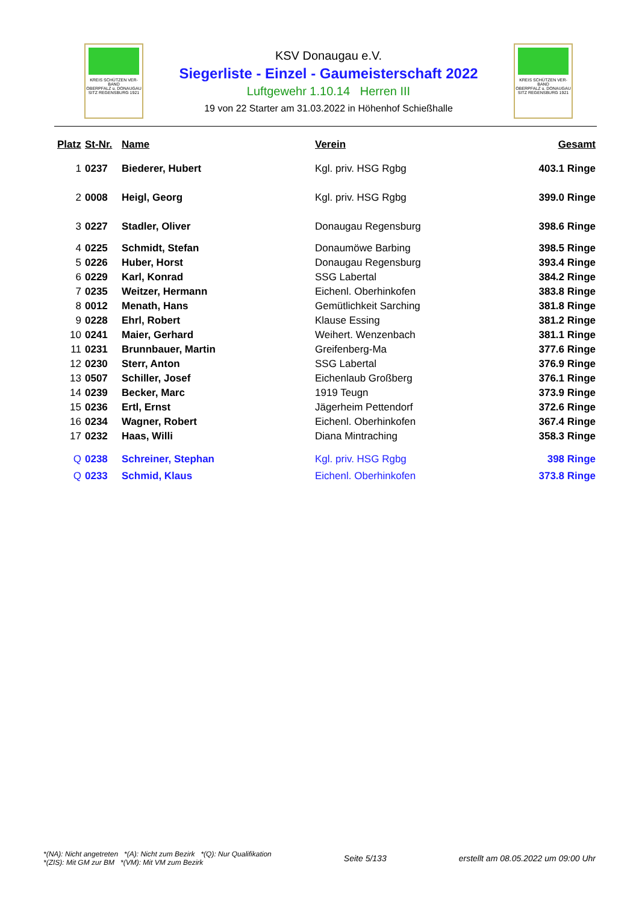KREIS SCHÜTZEN VER-BAND
OBERPFALZ u. DONAUGAU
SITZ REGENSBURG 1921
KSV Donaugau e.V.
Siegerliste - Einzel - Gaumeisterschaft 2022
Luftgewehr 1.10.14 Herren III
19 von 22 Starter am 31.03.2022 in Höhenhof Schießhalle
KREIS SCHÜTZEN VER-BAND
OBERPFALZ u. DONAUGAU
SITZ REGENSBURG 1921
| Platz | St-Nr. | Name | Verein | Gesamt |
| --- | --- | --- | --- | --- |
| 1 | 0237 | Biederer, Hubert | Kgl. priv. HSG Rgbg | 403.1 Ringe |
| 2 | 0008 | Heigl, Georg | Kgl. priv. HSG Rgbg | 399.0 Ringe |
| 3 | 0227 | Stadler, Oliver | Donaugau Regensburg | 398.6 Ringe |
| 4 | 0225 | Schmidt, Stefan | Donaumöwe Barbing | 398.5 Ringe |
| 5 | 0226 | Huber, Horst | Donaugau Regensburg | 393.4 Ringe |
| 6 | 0229 | Karl, Konrad | SSG Labertal | 384.2 Ringe |
| 7 | 0235 | Weitzer, Hermann | Eichenl. Oberhinkofen | 383.8 Ringe |
| 8 | 0012 | Menath, Hans | Gemütlichkeit Sarching | 381.8 Ringe |
| 9 | 0228 | Ehrl, Robert | Klause Essing | 381.2 Ringe |
| 10 | 0241 | Maier, Gerhard | Weihert. Wenzenbach | 381.1 Ringe |
| 11 | 0231 | Brunnbauer, Martin | Greifenberg-Ma | 377.6 Ringe |
| 12 | 0230 | Sterr, Anton | SSG Labertal | 376.9 Ringe |
| 13 | 0507 | Schiller, Josef | Eichenlaub Großberg | 376.1 Ringe |
| 14 | 0239 | Becker, Marc | 1919 Teugn | 373.9 Ringe |
| 15 | 0236 | Ertl, Ernst | Jägerheim Pettendorf | 372.6 Ringe |
| 16 | 0234 | Wagner, Robert | Eichenl. Oberhinkofen | 367.4 Ringe |
| 17 | 0232 | Haas, Willi | Diana Mintraching | 358.3 Ringe |
| Q | 0238 | Schreiner, Stephan | Kgl. priv. HSG Rgbg | 398 Ringe |
| Q | 0233 | Schmid, Klaus | Eichenl. Oberhinkofen | 373.8 Ringe |
*(NA): Nicht angetreten *(A): Nicht zum Bezirk *(Q): Nur Qualifikation
*(ZIS): Mit GM zur BM *(VM): Mit VM zum Bezirk
Seite 5/133
erstellt am 08.05.2022 um 09:00 Uhr